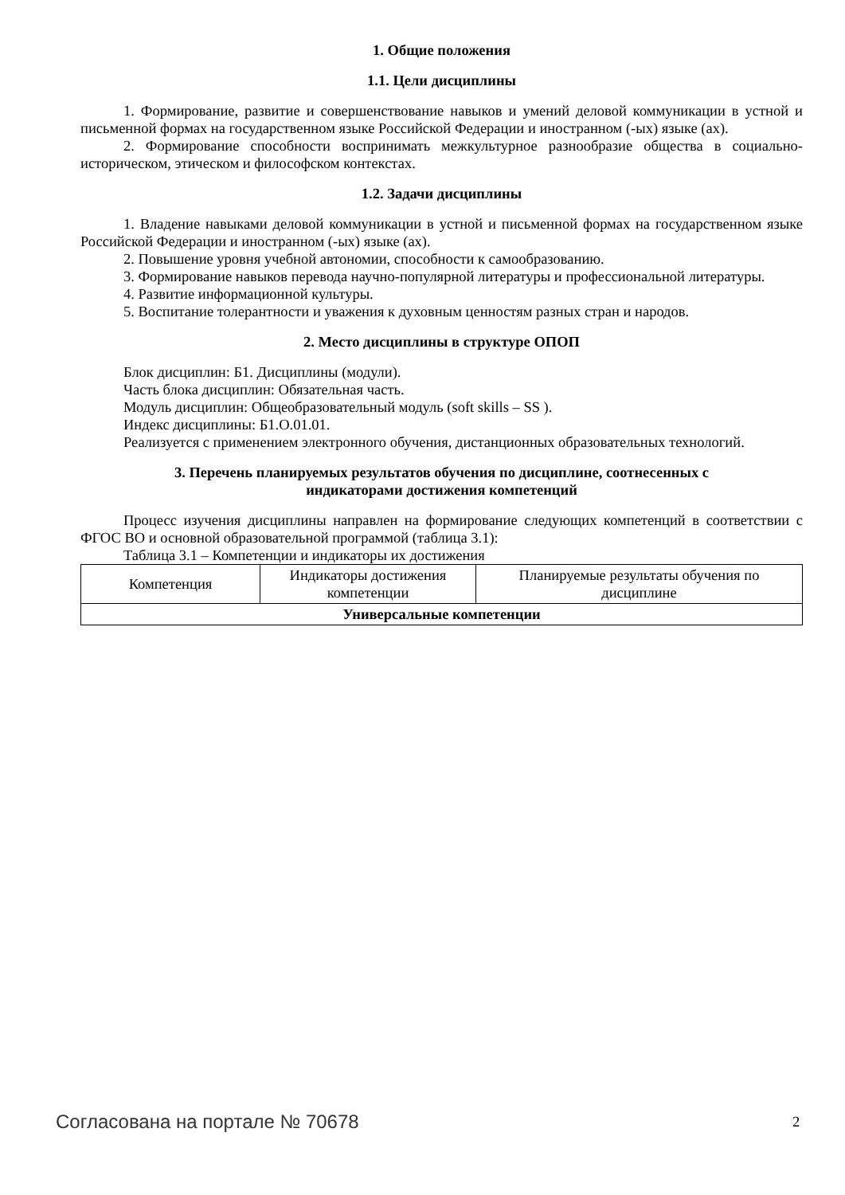1. Общие положения
1.1. Цели дисциплины
1. Формирование, развитие и совершенствование навыков и умений деловой коммуникации в устной и письменной формах на государственном языке Российской Федерации и иностранном (-ых) языке (ах).
2. Формирование способности воспринимать межкультурное разнообразие общества в социально-историческом, этическом и философском контекстах.
1.2. Задачи дисциплины
1. Владение навыками деловой коммуникации в устной и письменной формах на государственном языке Российской Федерации и иностранном (-ых) языке (ах).
2. Повышение уровня учебной автономии, способности к самообразованию.
3. Формирование навыков перевода научно-популярной литературы и профессиональной литературы.
4. Развитие информационной культуры.
5. Воспитание толерантности и уважения к духовным ценностям разных стран и народов.
2. Место дисциплины в структуре ОПОП
Блок дисциплин: Б1. Дисциплины (модули).
Часть блока дисциплин: Обязательная часть.
Модуль дисциплин: Общеобразовательный модуль (soft skills – SS ).
Индекс дисциплины: Б1.О.01.01.
Реализуется с применением электронного обучения, дистанционных образовательных технологий.
3. Перечень планируемых результатов обучения по дисциплине, соотнесенных с
индикаторами достижения компетенций
Процесс изучения дисциплины направлен на формирование следующих компетенций в соответствии с ФГОС ВО и основной образовательной программой (таблица 3.1):
Таблица 3.1 – Компетенции и индикаторы их достижения
| Компетенция | Индикаторы достижения компетенции | Планируемые результаты обучения по дисциплине |
| --- | --- | --- |
| Универсальные компетенции | | |
Согласована на портале № 70678 2